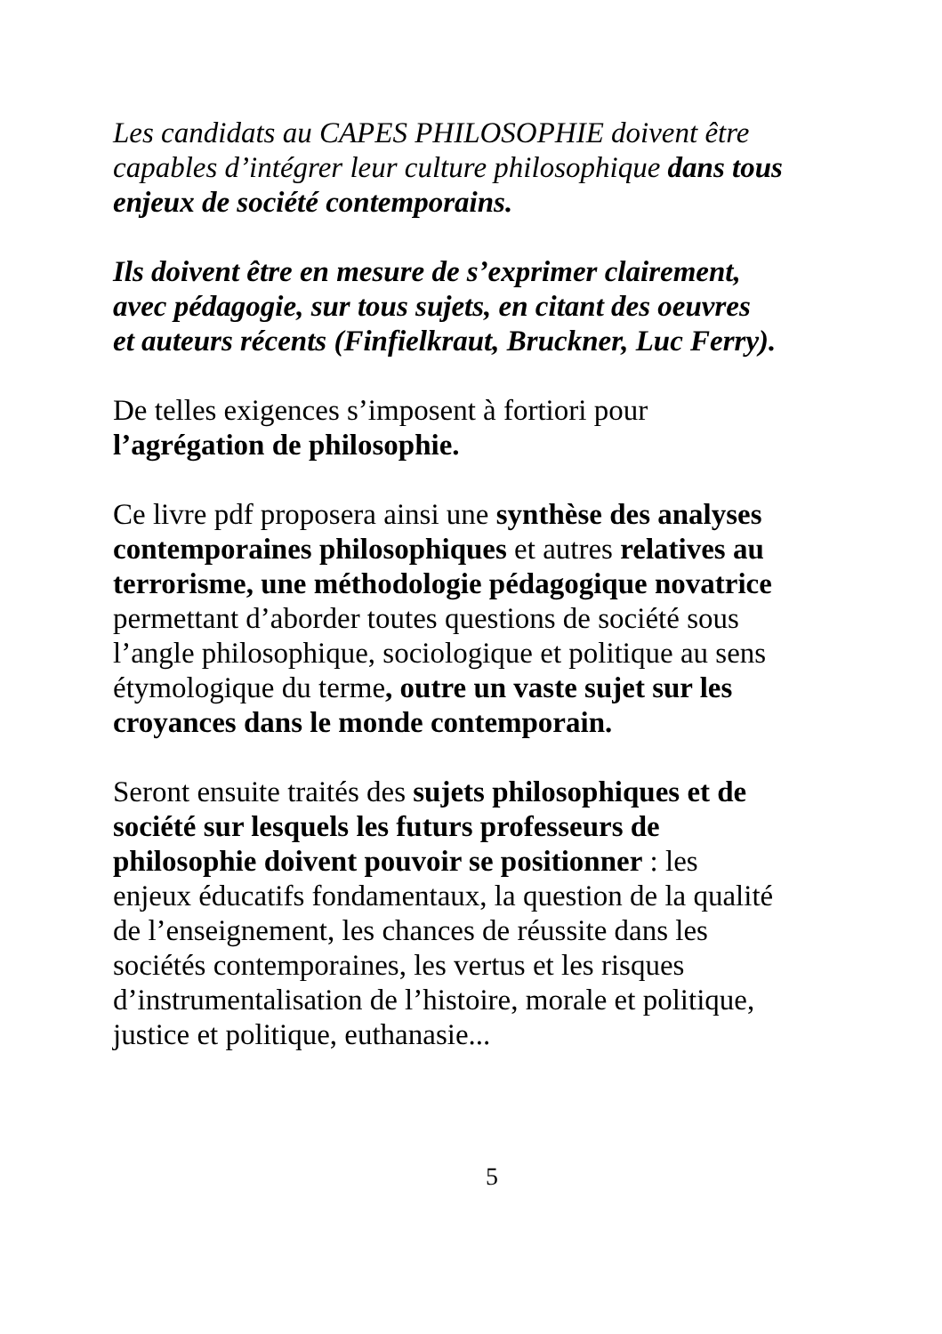Les candidats au CAPES PHILOSOPHIE doivent être
capables d’intégrer leur culture philosophique dans tous
enjeux de société contemporains.
Ils doivent être en mesure de s’exprimer clairement,
avec pédagogie, sur tous sujets, en citant des oeuvres
et auteurs récents (Finfielkraut, Bruckner, Luc Ferry).
De telles exigences s’imposent à fortiori pour
l’agrégation de philosophie.
Ce livre pdf proposera ainsi une synthèse des analyses
contemporaines philosophiques et autres relatives au
terrorisme, une méthodologie pédagogique novatrice
permettant d’aborder toutes questions de société sous
l’angle philosophique, sociologique et politique au sens
étymologique du terme, outre un vaste sujet sur les
croyances dans le monde contemporain.
Seront ensuite traités des sujets philosophiques et de
société sur lesquels les futurs professeurs de
philosophie doivent pouvoir se positionner : les
enjeux éducatifs fondamentaux, la question de la qualité
de l’enseignement, les chances de réussite dans les
sociétés contemporaines, les vertus et les risques
d’instrumentalisation de l’histoire, morale et politique,
justice et politique, euthanasie...
5